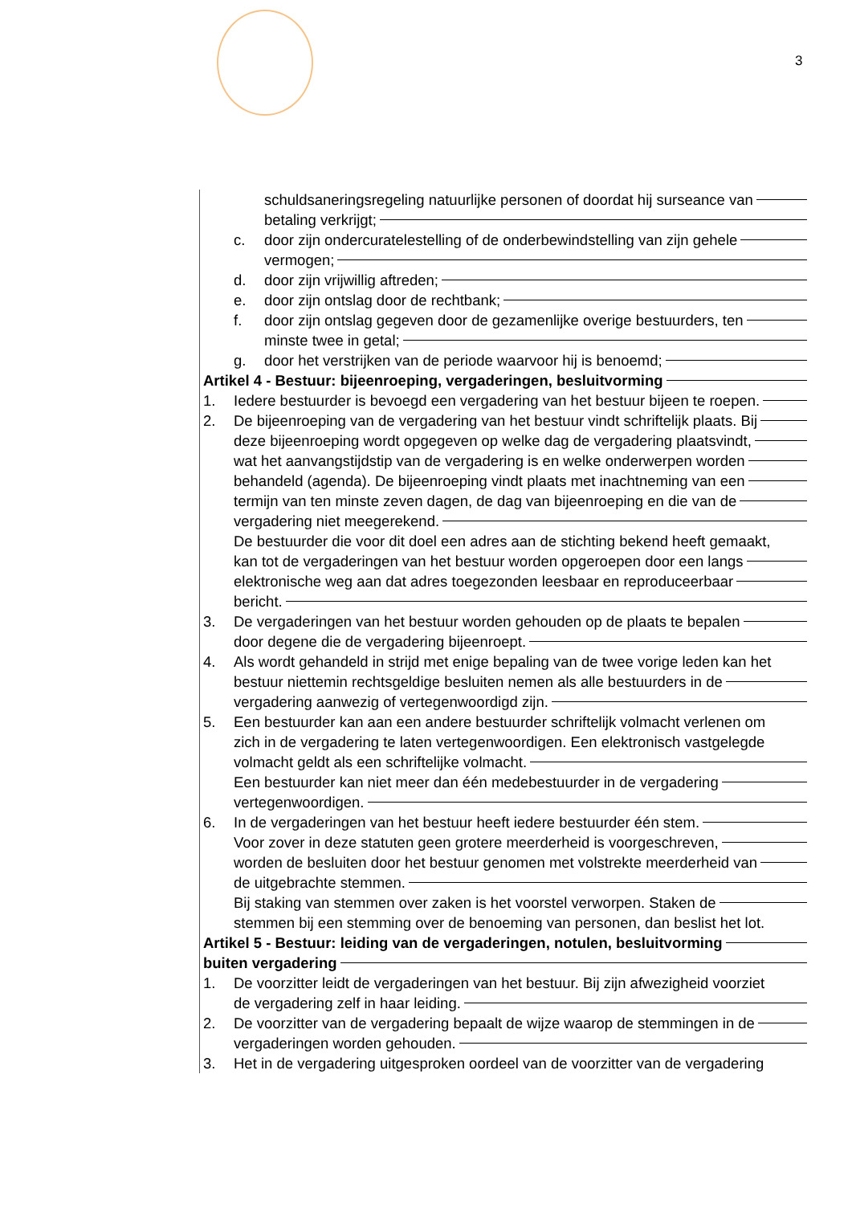3
schuldsaneringsregeling natuurlijke personen of doordat hij surseance van
betaling verkrijgt;
c. door zijn ondercuratelestelling of de onderbewindstelling van zijn gehele
vermogen;
d. door zijn vrijwillig aftreden;
e. door zijn ontslag door de rechtbank;
f. door zijn ontslag gegeven door de gezamenlijke overige bestuurders, ten
minste twee in getal;
g. door het verstrijken van de periode waarvoor hij is benoemd;
Artikel 4 - Bestuur: bijeenroeping, vergaderingen, besluitvorming
1. Iedere bestuurder is bevoegd een vergadering van het bestuur bijeen te roepen.
2. De bijeenroeping van de vergadering van het bestuur vindt schriftelijk plaats. Bij
deze bijeenroeping wordt opgegeven op welke dag de vergadering plaatsvindt,
wat het aanvangstijdstip van de vergadering is en welke onderwerpen worden
behandeld (agenda). De bijeenroeping vindt plaats met inachtneming van een
termijn van ten minste zeven dagen, de dag van bijeenroeping en die van de
vergadering niet meegerekend.
De bestuurder die voor dit doel een adres aan de stichting bekend heeft gemaakt,
kan tot de vergaderingen van het bestuur worden opgeroepen door een langs
elektronische weg aan dat adres toegezonden leesbaar en reproduceerbaar
bericht.
3. De vergaderingen van het bestuur worden gehouden op de plaats te bepalen
door degene die de vergadering bijeenroept.
4. Als wordt gehandeld in strijd met enige bepaling van de twee vorige leden kan het
bestuur niettemin rechtsgeldige besluiten nemen als alle bestuurders in de
vergadering aanwezig of vertegenwoordigd zijn.
5. Een bestuurder kan aan een andere bestuurder schriftelijk volmacht verlenen om
zich in de vergadering te laten vertegenwoordigen. Een elektronisch vastgelegde
volmacht geldt als een schriftelijke volmacht.
Een bestuurder kan niet meer dan één medebestuurder in de vergadering
vertegenwoordigen.
6. In de vergaderingen van het bestuur heeft iedere bestuurder één stem.
Voor zover in deze statuten geen grotere meerderheid is voorgeschreven,
worden de besluiten door het bestuur genomen met volstrekte meerderheid van
de uitgebrachte stemmen.
Bij staking van stemmen over zaken is het voorstel verworpen. Staken de
stemmen bij een stemming over de benoeming van personen, dan beslist het lot.
Artikel 5 - Bestuur: leiding van de vergaderingen, notulen, besluitvorming
buiten vergadering
1. De voorzitter leidt de vergaderingen van het bestuur. Bij zijn afwezigheid voorziet
de vergadering zelf in haar leiding.
2. De voorzitter van de vergadering bepaalt de wijze waarop de stemmingen in de
vergaderingen worden gehouden.
3. Het in de vergadering uitgesproken oordeel van de voorzitter van de vergadering